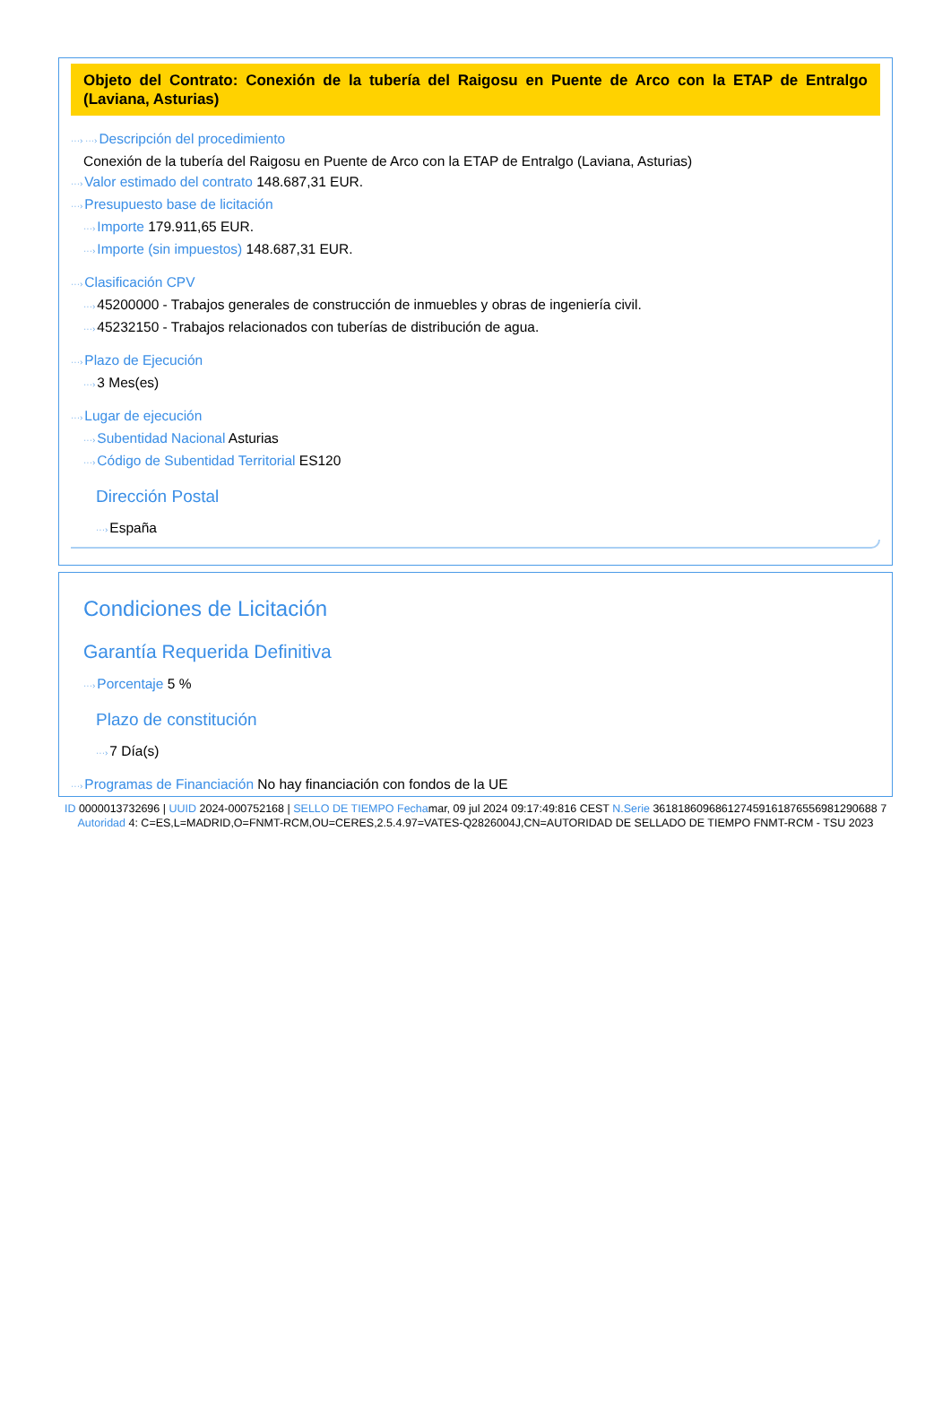Objeto del Contrato: Conexión de la tubería del Raigosu en Puente de Arco con la ETAP de Entralgo (Laviana, Asturias)
···› ···›Descripción del procedimiento
Conexión de la tubería del Raigosu en Puente de Arco con la ETAP de Entralgo (Laviana, Asturias)
···›Valor estimado del contrato 148.687,31 EUR.
···›Presupuesto base de licitación
···›Importe 179.911,65 EUR.
···›Importe (sin impuestos) 148.687,31 EUR.
···›Clasificación CPV
···›45200000 - Trabajos generales de construcción de inmuebles y obras de ingeniería civil.
···›45232150 - Trabajos relacionados con tuberías de distribución de agua.
···›Plazo de Ejecución
···›3 Mes(es)
···›Lugar de ejecución
···›Subentidad Nacional Asturias
···›Código de Subentidad Territorial ES120
Dirección Postal
···›España
Condiciones de Licitación
Garantía Requerida Definitiva
···›Porcentaje 5 %
Plazo de constitución
···›7 Día(s)
···›Programas de Financiación No hay financiación con fondos de la UE
ID 0000013732696 | UUID 2024-000752168 | SELLO DE TIEMPO Fechamar, 09 jul 2024 09:17:49:816 CEST N.Serie 361818609686127459161876556981290688 7 Autoridad 4: C=ES,L=MADRID,O=FNMT-RCM,OU=CERES,2.5.4.97=VATES-Q2826004J,CN=AUTORIDAD DE SELLADO DE TIEMPO FNMT-RCM - TSU 2023